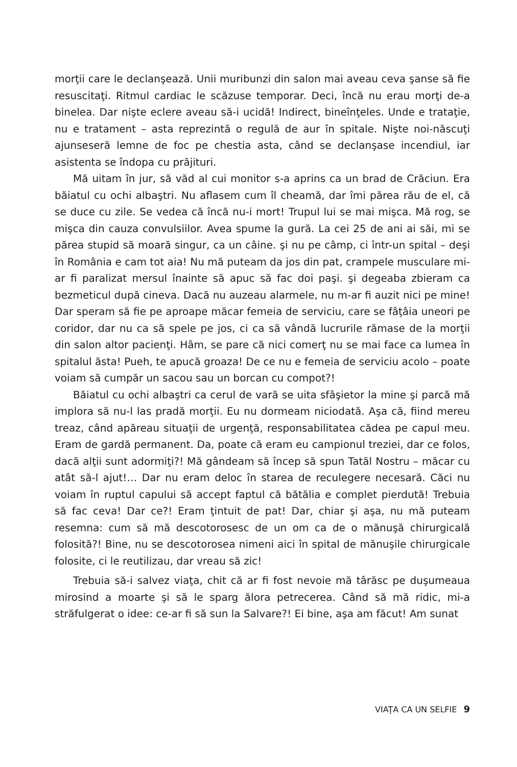morţii care le declanşează. Unii muribunzi din salon mai aveau ceva şanse să fie resuscitaţi. Ritmul cardiac le scăzuse temporar. Deci, încă nu erau morţi de-a binelea. Dar nişte eclere aveau să-i ucidă! Indirect, bineînţeles. Unde e trataţie, nu e tratament – asta reprezintă o regulă de aur în spitale. Nişte noi-născuţi ajunseseră lemne de foc pe chestia asta, când se declanşase incendiul, iar asistenta se îndopa cu prăjituri.
Mă uitam în jur, să văd al cui monitor s-a aprins ca un brad de Crăciun. Era băiatul cu ochi albaştri. Nu aflasem cum îl cheamă, dar îmi părea rău de el, că se duce cu zile. Se vedea că încă nu-i mort! Trupul lui se mai mişca. Mă rog, se mişca din cauza convulsiilor. Avea spume la gură. La cei 25 de ani ai săi, mi se părea stupid să moară singur, ca un câine. şi nu pe câmp, ci într-un spital – deşi în România e cam tot aia! Nu mă puteam da jos din pat, crampele musculare mi-ar fi paralizat mersul înainte să apuc să fac doi paşi. şi degeaba zbieram ca bezmeticul după cineva. Dacă nu auzeau alarmele, nu m-ar fi auzit nici pe mine! Dar speram să fie pe aproape măcar femeia de serviciu, care se fâţâia uneori pe coridor, dar nu ca să spele pe jos, ci ca să vândă lucrurile rămase de la morţii din salon altor pacienţi. Hâm, se pare că nici comerţ nu se mai face ca lumea în spitalul ăsta! Pueh, te apucă groaza! De ce nu e femeia de serviciu acolo – poate voiam să cumpăr un sacou sau un borcan cu compot?!
Băiatul cu ochi albaştri ca cerul de vară se uita sfâşietor la mine şi parcă mă implora să nu-l las pradă morţii. Eu nu dormeam niciodată. Aşa că, fiind mereu treaz, când apăreau situaţii de urgenţă, responsabilitatea cădea pe capul meu. Eram de gardă permanent. Da, poate că eram eu campionul treziei, dar ce folos, dacă alţii sunt adormiţi?! Mă gândeam să încep să spun Tatăl Nostru – măcar cu atât să-l ajut!… Dar nu eram deloc în starea de reculegere necesară. Căci nu voiam în ruptul capului să accept faptul că bătălia e complet pierdută! Trebuia să fac ceva! Dar ce?! Eram ţintuit de pat! Dar, chiar şi aşa, nu mă puteam resemna: cum să mă descotorosesc de un om ca de o mănuşă chirurgicală folosită?! Bine, nu se descotorosea nimeni aici în spital de mănuşile chirurgicale folosite, ci le reutilizau, dar vreau să zic!
Trebuia să-i salvez viaţa, chit că ar fi fost nevoie mă târăsc pe duşumeaua mirosind a moarte şi să le sparg ălora petrecerea. Când să mă ridic, mi-a străfulgerat o idee: ce-ar fi să sun la Salvare?! Ei bine, aşa am făcut! Am sunat
VIAŢA CA UN SELFIE 9